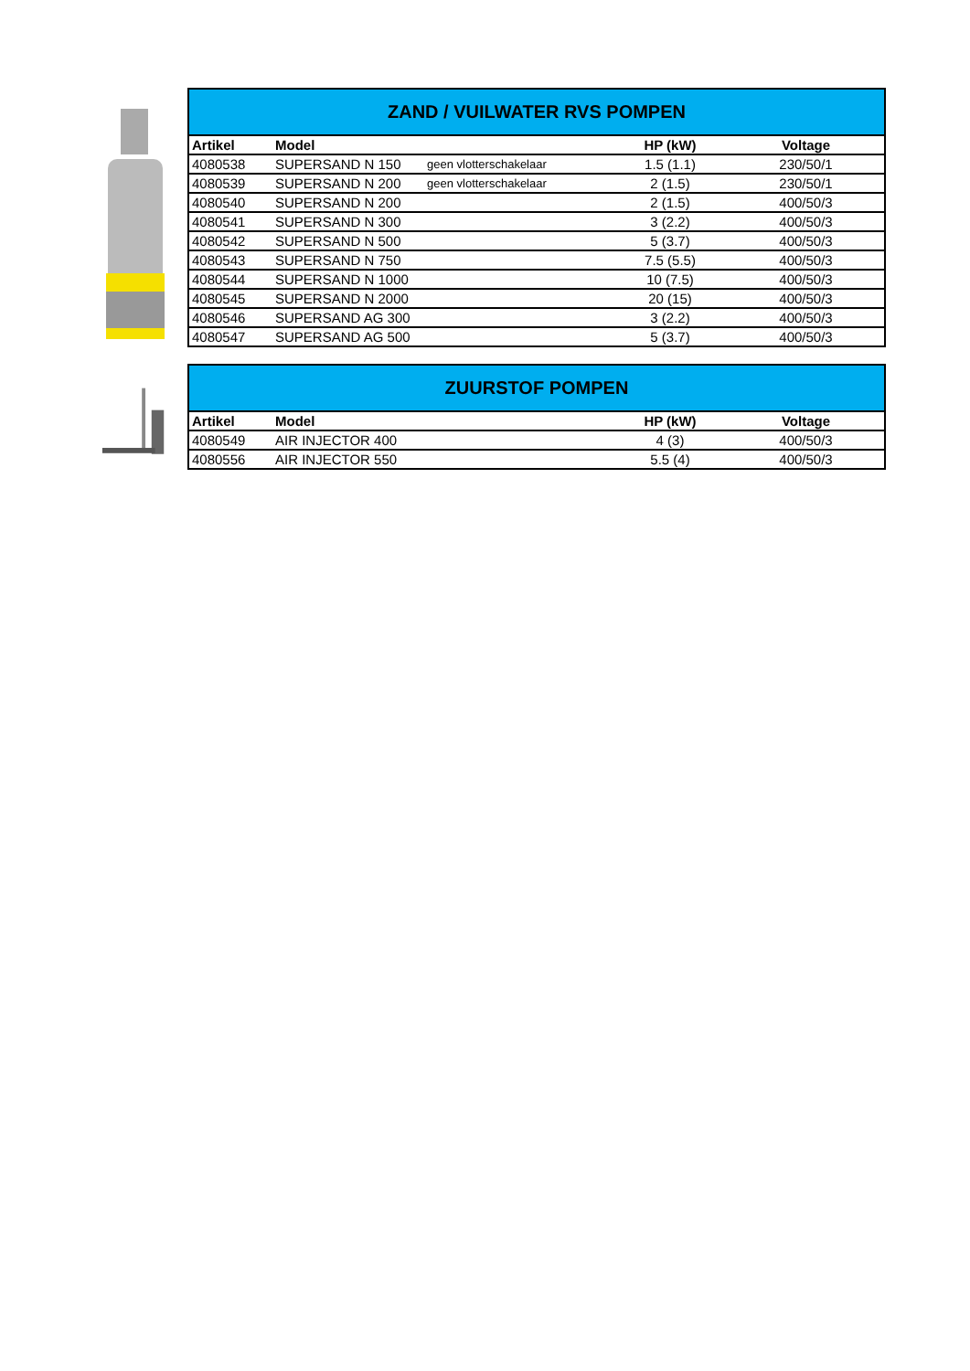| ZAND / VUILWATER RVS POMPEN | | | | |
| --- | --- | --- | --- | --- |
| Artikel | Model | | HP (kW) | Voltage |
| 4080538 | SUPERSAND N 150 | geen vlotterschakelaar | 1.5 (1.1) | 230/50/1 |
| 4080539 | SUPERSAND N 200 | geen vlotterschakelaar | 2 (1.5) | 230/50/1 |
| 4080540 | SUPERSAND N 200 | | 2 (1.5) | 400/50/3 |
| 4080541 | SUPERSAND N 300 | | 3 (2.2) | 400/50/3 |
| 4080542 | SUPERSAND N 500 | | 5 (3.7) | 400/50/3 |
| 4080543 | SUPERSAND N 750 | | 7.5 (5.5) | 400/50/3 |
| 4080544 | SUPERSAND N 1000 | | 10 (7.5) | 400/50/3 |
| 4080545 | SUPERSAND N 2000 | | 20 (15) | 400/50/3 |
| 4080546 | SUPERSAND AG 300 | | 3 (2.2) | 400/50/3 |
| 4080547 | SUPERSAND AG 500 | | 5 (3.7) | 400/50/3 |
| ZUURSTOF POMPEN | | | | |
| --- | --- | --- | --- | --- |
| Artikel | Model | | HP (kW) | Voltage |
| 4080549 | AIR INJECTOR 400 | | 4 (3) | 400/50/3 |
| 4080556 | AIR INJECTOR 550 | | 5.5 (4) | 400/50/3 |